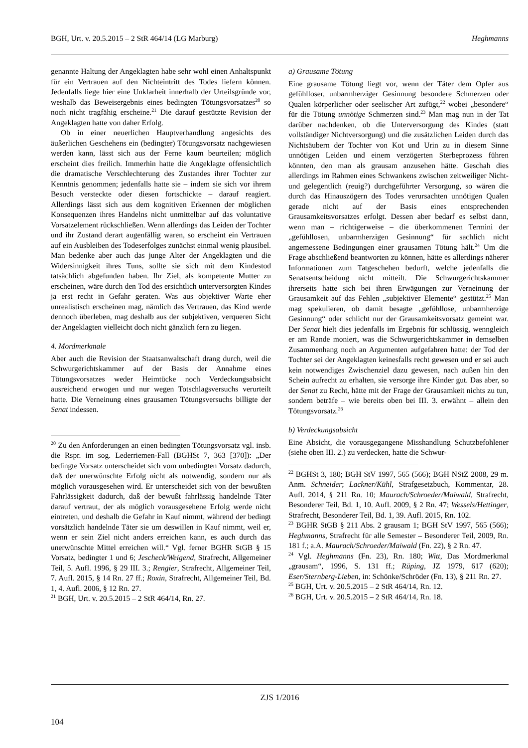BGH, Urt. v. 20.5.2015 – 2 StR 464/14 (LG Marburg) Heghmanns
genannte Haltung der Angeklagten habe sehr wohl einen Anhaltspunkt für ein Vertrauen auf den Nichteintritt des Todes liefern können. Jedenfalls liege hier eine Unklarheit innerhalb der Urteilsgründe vor, weshalb das Beweisergebnis eines bedingten Tötungsvorsatzes<sup>20</sup> so noch nicht tragfähig erscheine.<sup>21</sup> Die darauf gestützte Revision der Angeklagten hatte von daher Erfolg.
Ob in einer neuerlichen Hauptverhandlung angesichts des äußerlichen Geschehens ein (bedingter) Tötungsvorsatz nachgewiesen werden kann, lässt sich aus der Ferne kaum beurteilen; möglich erscheint dies freilich. Immerhin hatte die Angeklagte offensichtlich die dramatische Verschlechterung des Zustandes ihrer Tochter zur Kenntnis genommen; jedenfalls hatte sie – indem sie sich vor ihrem Besuch versteckte oder diesen fortschickte – darauf reagiert. Allerdings lässt sich aus dem kognitiven Erkennen der möglichen Konsequenzen ihres Handelns nicht unmittelbar auf das voluntative Vorsatzelement rückschließen. Wenn allerdings das Leiden der Tochter und ihr Zustand derart augenfällig waren, so erscheint ein Vertrauen auf ein Ausbleiben des Todeserfolges zunächst einmal wenig plausibel. Man bedenke aber auch das junge Alter der Angeklagten und die Widersinnigkeit ihres Tuns, sollte sie sich mit dem Kindestod tatsächlich abgefunden haben. Ihr Ziel, als kompetente Mutter zu erscheinen, wäre durch den Tod des ersichtlich unterversorgten Kindes ja erst recht in Gefahr geraten. Was aus objektiver Warte eher unrealistisch erscheinen mag, nämlich das Vertrauen, das Kind werde dennoch überleben, mag deshalb aus der subjektiven, verqueren Sicht der Angeklagten vielleicht doch nicht gänzlich fern zu liegen.
4. Mordmerkmale
Aber auch die Revision der Staatsanwaltschaft drang durch, weil die Schwurgerichtskammer auf der Basis der Annahme eines Tötungsvorsatzes weder Heimtücke noch Verdeckungsabsicht ausreichend erwogen und nur wegen Totschlagsversuchs verurteilt hatte. Die Verneinung eines grausamen Tötungsversuchs billigte der Senat indessen.
<sup>20</sup> Zu den Anforderungen an einen bedingten Tötungsvorsatz vgl. insb. die Rspr. im sog. Lederriemen-Fall (BGHSt 7, 363 [370]): „Der bedingte Vorsatz unterscheidet sich vom unbedingten Vorsatz dadurch, daß der unerwünschte Erfolg nicht als notwendig, sondern nur als möglich vorausgesehen wird. Er unterscheidet sich von der bewußten Fahrlässigkeit dadurch, daß der bewußt fahrlässig handelnde Täter darauf vertraut, der als möglich vorausgesehene Erfolg werde nicht eintreten, und deshalb die Gefahr in Kauf nimmt, während der bedingt vorsätzlich handelnde Täter sie um deswillen in Kauf nimmt, weil er, wenn er sein Ziel nicht anders erreichen kann, es auch durch das unerwünschte Mittel erreichen will.“ Vgl. ferner BGHR StGB § 15 Vorsatz, bedingter 1 und 6; Jescheck/Weigend, Strafrecht, Allgemeiner Teil, 5. Aufl. 1996, § 29 III. 3.; Rengier, Strafrecht, Allgemeiner Teil, 7. Aufl. 2015, § 14 Rn. 27 ff.; Roxin, Strafrecht, Allgemeiner Teil, Bd. 1, 4. Aufl. 2006, § 12 Rn. 27.
<sup>21</sup> BGH, Urt. v. 20.5.2015 – 2 StR 464/14, Rn. 27.
a) Grausame Tötung
Eine grausame Tötung liegt vor, wenn der Täter dem Opfer aus gefühlloser, unbarmherziger Gesinnung besondere Schmerzen oder Qualen körperlicher oder seelischer Art zufügt,<sup>22</sup> wobei „besondere“ für die Tötung unnötige Schmerzen sind.<sup>23</sup> Man mag nun in der Tat darüber nachdenken, ob die Unterversorgung des Kindes (statt vollständiger Nichtversorgung) und die zusätzlichen Leiden durch das Nichtsäubern der Tochter von Kot und Urin zu in diesem Sinne unnötigen Leiden und einem verzögerten Sterbeprozess führen könnten, den man als grausam anzusehen hätte. Geschah dies allerdings im Rahmen eines Schwankens zwischen zeitweiliger Nicht- und gelegentlich (reuig?) durchgeführter Versorgung, so wären die durch das Hinauszögern des Todes verursachten unnötigen Qualen gerade nicht auf der Basis eines entsprechenden Grausamkeitsvorsatzes erfolgt. Dessen aber bedarf es selbst dann, wenn man – richtigerweise – die überkommenen Termini der „gefühllosen, unbarmherzigen Gesinnung“ für sachlich nicht angemessene Bedingungen einer grausamen Tötung hält.<sup>24</sup> Um die Frage abschließend beantworten zu können, hätte es allerdings näherer Informationen zum Tatgeschehen bedurft, welche jedenfalls die Senatsentscheidung nicht mitteilt. Die Schwurgerichtskammer ihrerseits hatte sich bei ihren Erwägungen zur Verneinung der Grausamkeit auf das Fehlen „subjektiver Elemente“ gestützt.<sup>25</sup> Man mag spekulieren, ob damit besagte „gefühllose, unbarmherzige Gesinnung“ oder schlicht nur der Grausamkeitsvorsatz gemeint war. Der Senat hielt dies jedenfalls im Ergebnis für schlüssig, wenngleich er am Rande moniert, was die Schwurgerichtskammer in demselben Zusammenhang noch an Argumenten aufgefahren hatte: der Tod der Tochter sei der Angeklagten keinesfalls recht gewesen und er sei auch kein notwendiges Zwischenziel dazu gewesen, nach außen hin den Schein aufrecht zu erhalten, sie versorge ihre Kinder gut. Das aber, so der Senat zu Recht, hätte mit der Frage der Grausamkeit nichts zu tun, sondern beträfe – wie bereits oben bei III. 3. erwähnt – allein den Tötungsvorsatz.<sup>26</sup>
b) Verdeckungsabsicht
Eine Absicht, die vorausgegangene Misshandlung Schutzbefohlener (siehe oben III. 2.) zu verdecken, hatte die Schwur-
<sup>22</sup> BGHSt 3, 180; BGH StV 1997, 565 (566); BGH NStZ 2008, 29 m. Anm. Schneider; Lackner/Kühl, Strafgesetzbuch, Kommentar, 28. Aufl. 2014, § 211 Rn. 10; Maurach/Schroeder/Maiwald, Strafrecht, Besonderer Teil, Bd. 1, 10. Aufl. 2009, § 2 Rn. 47; Wessels/Hettinger, Strafrecht, Besonderer Teil, Bd. 1, 39. Aufl. 2015, Rn. 102.
<sup>23</sup> BGHR StGB § 211 Abs. 2 grausam 1; BGH StV 1997, 565 (566); Heghmanns, Strafrecht für alle Semester – Besonderer Teil, 2009, Rn. 181 f.; a.A. Maurach/Schroeder/Maiwald (Fn. 22), § 2 Rn. 47.
<sup>24</sup> Vgl. Heghmanns (Fn. 23), Rn. 180; Witt, Das Mordmerkmal „grausam“, 1996, S. 131 ff.; Rüping, JZ 1979, 617 (620); Eser/Sternberg-Lieben, in: Schönke/Schröder (Fn. 13), § 211 Rn. 27.
<sup>25</sup> BGH, Urt. v. 20.5.2015 – 2 StR 464/14, Rn. 12.
<sup>26</sup> BGH, Urt. v. 20.5.2015 – 2 StR 464/14, Rn. 18.
ZJS 1/2016
104